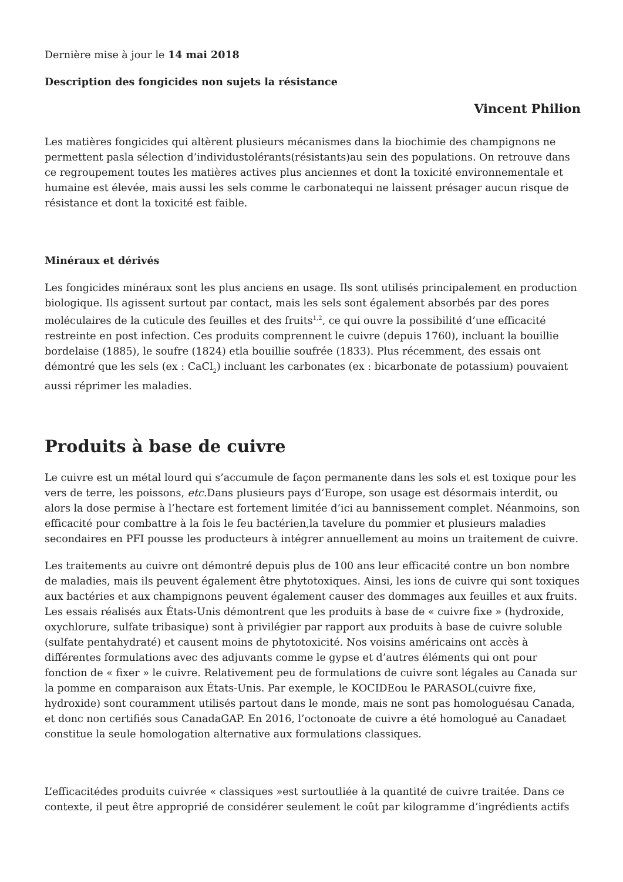Dernière mise à jour le 14 mai 2018
Description des fongicides non sujets la résistance
Vincent Philion
Les matières fongicides qui altèrent plusieurs mécanismes dans la biochimie des champignons ne permettent pasla sélection d’individustolérants(résistants)au sein des populations. On retrouve dans ce regroupement toutes les matières actives plus anciennes et dont la toxicité environnementale et humaine est élevée, mais aussi les sels comme le carbonatequi ne laissent présager aucun risque de résistance et dont la toxicité est faible.
Minéraux et dérivés
Les fongicides minéraux sont les plus anciens en usage. Ils sont utilisés principalement en production biologique. Ils agissent surtout par contact, mais les sels sont également absorbés par des pores moléculaires de la cuticule des feuilles et des fruits<sup>1,2</sup>, ce qui ouvre la possibilité d’une efficacité restreinte en post infection. Ces produits comprennent le cuivre (depuis 1760), incluant la bouillie bordelaise (1885), le soufre (1824) etla bouillie soufrée (1833). Plus récemment, des essais ont démontré que les sels (ex : CaCl<sub>2</sub>) incluant les carbonates (ex : bicarbonate de potassium) pouvaient aussi réprimer les maladies.
Produits à base de cuivre
Le cuivre est un métal lourd qui s’accumule de façon permanente dans les sols et est toxique pour les vers de terre, les poissons, etc. Dans plusieurs pays d’Europe, son usage est désormais interdit, ou alors la dose permise à l’hectare est fortement limitée d’ici au bannissement complet. Néanmoins, son efficacité pour combattre à la fois le feu bactérien,la tavelure du pommier et plusieurs maladies secondaires en PFI pousse les producteurs à intégrer annuellement au moins un traitement de cuivre.
Les traitements au cuivre ont démontré depuis plus de 100 ans leur efficacité contre un bon nombre de maladies, mais ils peuvent également être phytotoxiques. Ainsi, les ions de cuivre qui sont toxiques aux bactéries et aux champignons peuvent également causer des dommages aux feuilles et aux fruits. Les essais réalisés aux États-Unis démontrent que les produits à base de « cuivre fixe » (hydroxide, oxychlorure, sulfate tribasique) sont à privilégier par rapport aux produits à base de cuivre soluble (sulfate pentahydraté) et causent moins de phytotoxicité. Nos voisins américains ont accès à différentes formulations avec des adjuvants comme le gypse et d’autres éléments qui ont pour fonction de « fixer » le cuivre. Relativement peu de formulations de cuivre sont légales au Canada sur la pomme en comparaison aux États-Unis. Par exemple, le KOCIDEou le PARASOL(cuivre fixe, hydroxide) sont couramment utilisés partout dans le monde, mais ne sont pas homologuésau Canada, et donc non certifiés sous CanadaGAP. En 2016, l’octonoate de cuivre a été homologué au Canadaet constitue la seule homologation alternative aux formulations classiques.
L’efficacitédes produits cuivrée « classiques »est surtoutliée à la quantité de cuivre traitée. Dans ce contexte, il peut être approprié de considérer seulement le coût par kilogramme d’ingrédients actifs